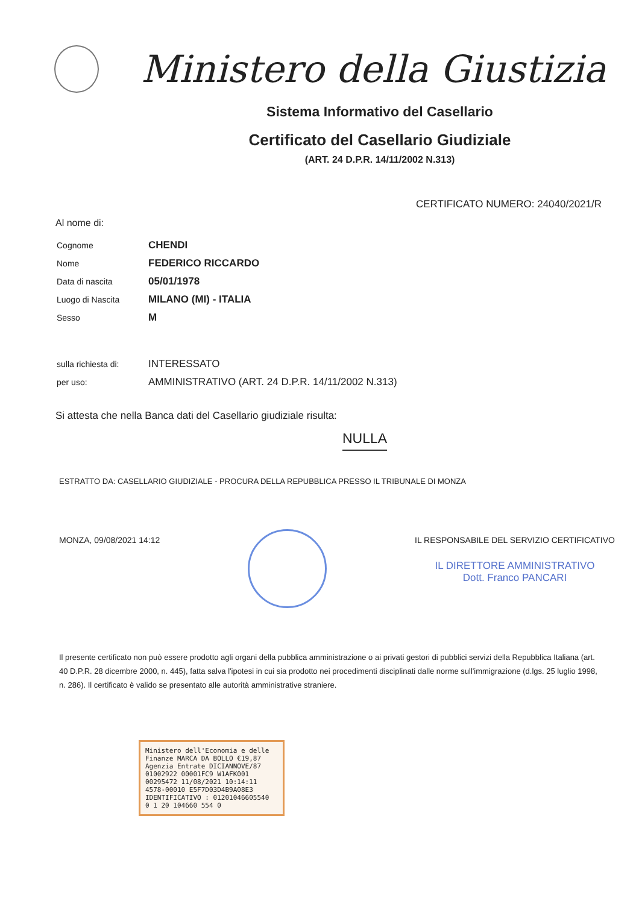Ministero della Giustizia
Sistema Informativo del Casellario
Certificato del Casellario Giudiziale
(ART. 24 D.P.R. 14/11/2002 N.313)
CERTIFICATO NUMERO: 24040/2021/R
Al nome di:
| Cognome | CHENDI |
| Nome | FEDERICO RICCARDO |
| Data di nascita | 05/01/1978 |
| Luogo di Nascita | MILANO (MI) - ITALIA |
| Sesso | M |
| sulla richiesta di: | INTERESSATO |
| per uso: | AMMINISTRATIVO (ART. 24 D.P.R. 14/11/2002 N.313) |
Si attesta che nella Banca dati del Casellario giudiziale risulta:
NULLA
ESTRATTO DA: CASELLARIO GIUDIZIALE - PROCURA DELLA REPUBBLICA PRESSO IL TRIBUNALE DI MONZA
MONZA, 09/08/2021 14:12 IL RESPONSABILE DEL SERVIZIO CERTIFICATIVO
IL DIRETTORE AMMINISTRATIVO
Dott. Franco PANCARI
Il presente certificato non può essere prodotto agli organi della pubblica amministrazione o ai privati gestori di pubblici servizi della Repubblica Italiana (art. 40 D.P.R. 28 dicembre 2000, n. 445), fatta salva l'ipotesi in cui sia prodotto nei procedimenti disciplinati dalle norme sull'immigrazione (d.lgs. 25 luglio 1998, n. 286). Il certificato è valido se presentato alle autorità amministrative straniere.
Ministero dell'Economia e delle Finanze MARCA DA BOLLO €19,87
Agenzia Entrate DICIANNOVE/87
01002922 00001FC9 W1AFK001
00295472 11/08/2021 10:14:11
4578-00010 E5F7D03D4B9A08E3
IDENTIFICATIVO : 01201046605540
0 1 20 104660 554 0